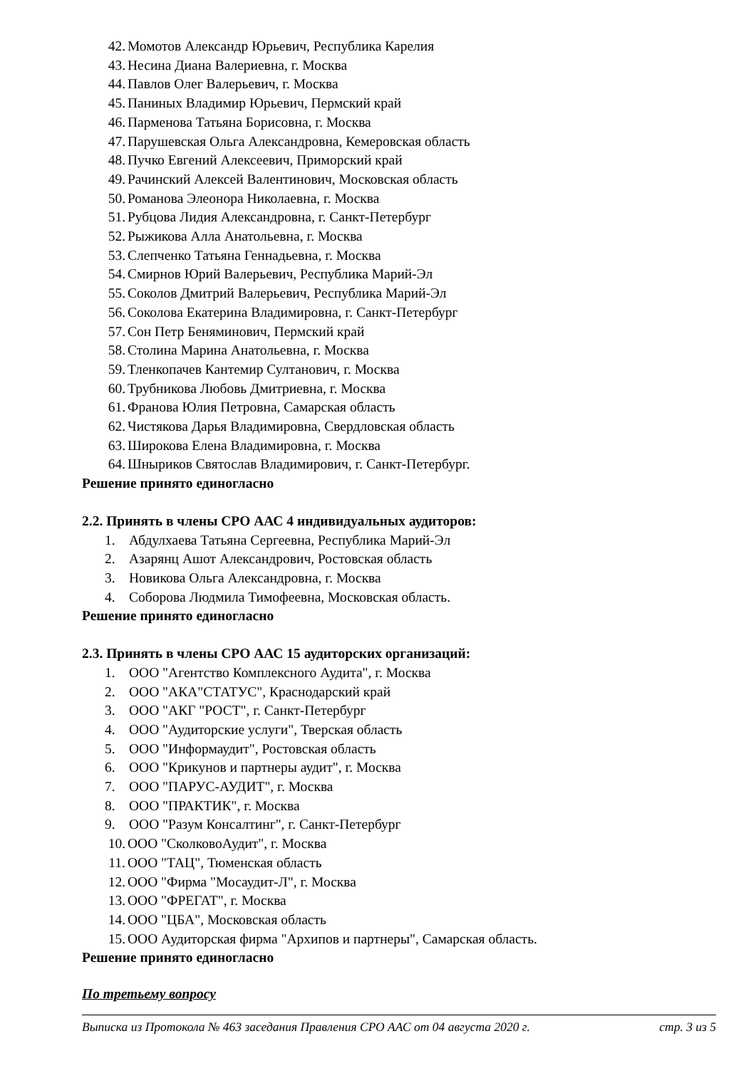42. Момотов Александр Юрьевич, Республика Карелия
43. Несина Диана Валериевна, г. Москва
44. Павлов Олег Валерьевич, г. Москва
45. Паниных Владимир Юрьевич, Пермский край
46. Парменова Татьяна Борисовна, г. Москва
47. Парушевская Ольга Александровна, Кемеровская область
48. Пучко Евгений Алексеевич, Приморский край
49. Рачинский Алексей Валентинович, Московская область
50. Романова Элеонора Николаевна, г. Москва
51. Рубцова Лидия Александровна, г. Санкт-Петербург
52. Рыжикова Алла Анатольевна, г. Москва
53. Слепченко Татьяна Геннадьевна, г. Москва
54. Смирнов Юрий Валерьевич, Республика Марий-Эл
55. Соколов Дмитрий Валерьевич, Республика Марий-Эл
56. Соколова Екатерина Владимировна, г. Санкт-Петербург
57. Сон Петр Беняминович, Пермский край
58. Столина Марина Анатольевна, г. Москва
59. Тленкопачев Кантемир Султанович, г. Москва
60. Трубникова Любовь Дмитриевна, г. Москва
61. Франова Юлия Петровна, Самарская область
62. Чистякова Дарья Владимировна, Свердловская область
63. Широкова Елена Владимировна, г. Москва
64. Шныриков Святослав Владимирович, г. Санкт-Петербург.
Решение принято единогласно
2.2. Принять в члены СРО ААС 4 индивидуальных аудиторов:
1. Абдулхаева Татьяна Сергеевна, Республика Марий-Эл
2. Азарянц Ашот Александрович, Ростовская область
3. Новикова Ольга Александровна, г. Москва
4. Соборова Людмила Тимофеевна, Московская область.
Решение принято единогласно
2.3. Принять в члены СРО ААС 15 аудиторских организаций:
1. ООО "Агентство Комплексного Аудита", г. Москва
2. ООО "АКА"СТАТУС", Краснодарский край
3. ООО "АКГ "РОСТ", г. Санкт-Петербург
4. ООО "Аудиторские услуги", Тверская область
5. ООО "Информаудит", Ростовская область
6. ООО "Крикунов и партнеры аудит", г. Москва
7. ООО "ПАРУС-АУДИТ", г. Москва
8. ООО "ПРАКТИК", г. Москва
9. ООО "Разум Консалтинг", г. Санкт-Петербург
10. ООО "СколковоАудит", г. Москва
11. ООО "ТАЦ", Тюменская область
12. ООО "Фирма "Мосаудит-Л", г. Москва
13. ООО "ФРЕГАТ", г. Москва
14. ООО "ЦБА", Московская область
15. ООО Аудиторская фирма "Архипов и партнеры", Самарская область.
Решение принято единогласно
По третьему вопросу
Выписка из Протокола № 463 заседания Правления СРО ААС от 04 августа 2020 г. стр. 3 из 5